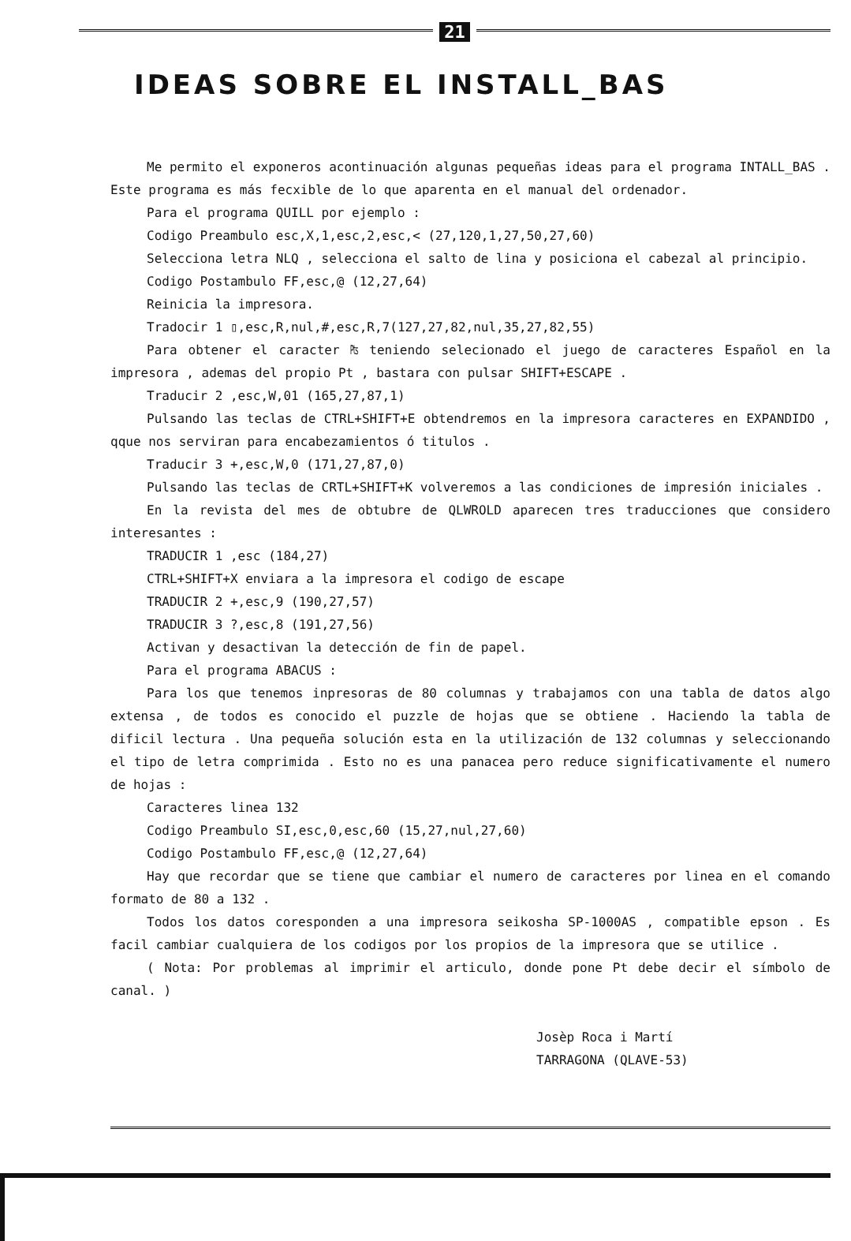21
IDEAS SOBRE EL INSTALL_BAS
Me permito el exponeros acontinuación algunas pequeñas ideas para el programa INTALL_BAS . Este programa es más fecxible de lo que aparenta en el manual del ordenador.
Para el programa QUILL por ejemplo :
Codigo Preambulo esc,X,1,esc,2,esc,< (27,120,1,27,50,27,60)
Selecciona letra NLQ , selecciona el salto de lina y posiciona el cabezal al principio.
Codigo Postambulo FF,esc,@ (12,27,64)
Reinicia la impresora.
Tradocir 1 ▯,esc,R,nul,#,esc,R,7(127,27,82,nul,35,27,82,55)
Para obtener el caracter ₧ teniendo selecionado el juego de caracteres Español en la impresora , ademas del propio Pt , bastara con pulsar SHIFT+ESCAPE .
Traducir 2 ,esc,W,01 (165,27,87,1)
Pulsando las teclas de CTRL+SHIFT+E obtendremos en la impresora caracteres en EXPANDIDO , qque nos serviran para encabezamientos ó titulos .
Traducir 3 +,esc,W,0 (171,27,87,0)
Pulsando las teclas de CRTL+SHIFT+K volveremos a las condiciones de impresión iniciales .
En la revista del mes de obtubre de QLWROLD aparecen tres traducciones que considero interesantes :
TRADUCIR 1 ,esc (184,27)
CTRL+SHIFT+X enviara a la impresora el codigo de escape
TRADUCIR 2 +,esc,9 (190,27,57)
TRADUCIR 3 ?,esc,8 (191,27,56)
Activan y desactivan la detección de fin de papel.
Para el programa ABACUS :
Para los que tenemos inpresoras de 80 columnas y trabajamos con una tabla de datos algo extensa , de todos es conocido el puzzle de hojas que se obtiene . Haciendo la tabla de dificil lectura . Una pequeña solución esta en la utilización de 132 columnas y seleccionando el tipo de letra comprimida . Esto no es una panacea pero reduce significativamente el numero de hojas :
Caracteres linea 132
Codigo Preambulo SI,esc,0,esc,60 (15,27,nul,27,60)
Codigo Postambulo FF,esc,@ (12,27,64)
Hay que recordar que se tiene que cambiar el numero de caracteres por linea en el comando formato de 80 a 132 .
Todos los datos coresponden a una impresora seikosha SP-1000AS , compatible epson . Es facil cambiar cualquiera de los codigos por los propios de la impresora que se utilice .
( Nota: Por problemas al imprimir el articulo, donde pone Pt debe decir el símbolo de canal. )
Josèp Roca i Martí
TARRAGONA (QLAVE-53)